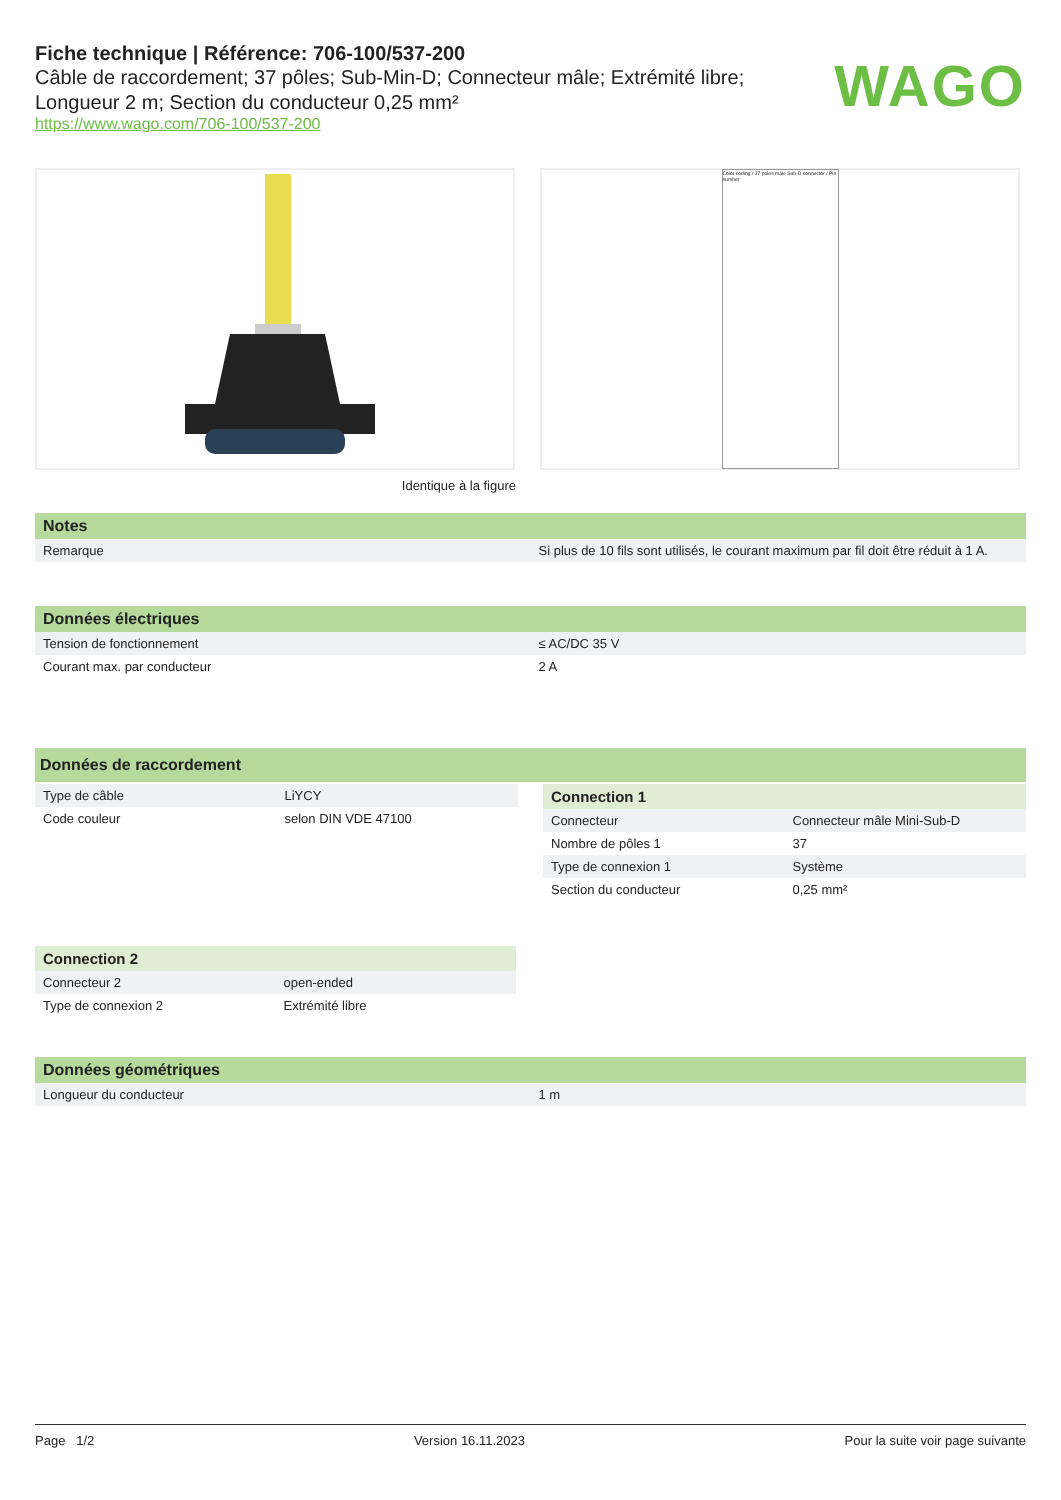Fiche technique | Référence: 706-100/537-200
Câble de raccordement; 37 pôles; Sub-Min-D; Connecteur mâle; Extrémité libre;
Longueur 2 m; Section du conducteur 0,25 mm²
https://www.wago.com/706-100/537-200
WAGO
Color coding / 37 poles male Sub-D connector / Pin number
Identique à la figure
Notes
| Remarque | Si plus de 10 fils sont utilisés, le courant maximum par fil doit être réduit à 1 A. |
Données électriques
| Tension de fonctionnement | ≤ AC/DC 35 V |
| Courant max. par conducteur | 2 A |
Données de raccordement
| Type de câble | LiYCY |
| Code couleur | selon DIN VDE 47100 |
Connection 1
| Connecteur | Connecteur mâle Mini-Sub-D |
| Nombre de pôles 1 | 37 |
| Type de connexion 1 | Système |
| Section du conducteur | 0,25 mm² |
Connection 2
| Connecteur 2 | open-ended |
| Type de connexion 2 | Extrémité libre |
Données géométriques
| Longueur du conducteur | 1 m |
Page 1/2 Version 16.11.2023 Pour la suite voir page suivante